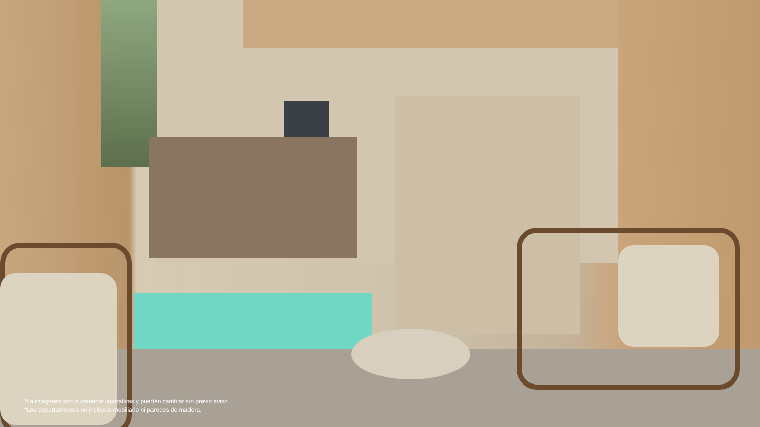*La imágenes son puramente ilustrativas y pueden cambiar sin previo aviso.
*Los departamentos no incluyen mobiliario ni paredes de madera.